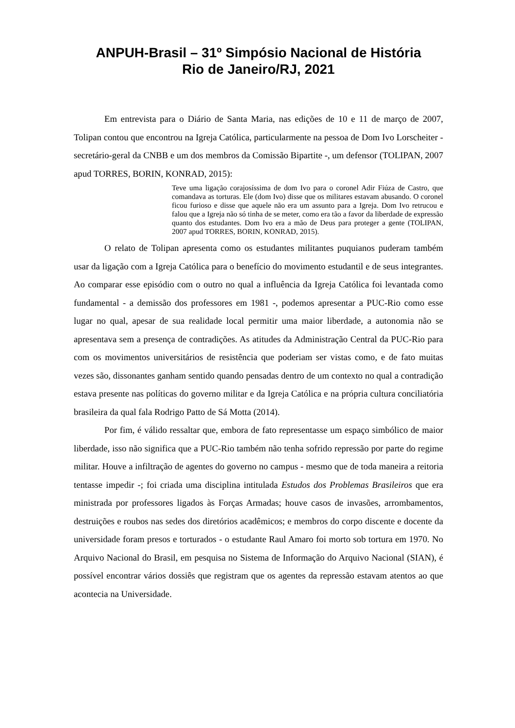ANPUH-Brasil – 31º Simpósio Nacional de História
Rio de Janeiro/RJ, 2021
Em entrevista para o Diário de Santa Maria, nas edições de 10 e 11 de março de 2007, Tolipan contou que encontrou na Igreja Católica, particularmente na pessoa de Dom Ivo Lorscheiter - secretário-geral da CNBB e um dos membros da Comissão Bipartite -, um defensor (TOLIPAN, 2007 apud TORRES, BORIN, KONRAD, 2015):
Teve uma ligação corajosíssima de dom Ivo para o coronel Adir Fiúza de Castro, que comandava as torturas. Ele (dom Ivo) disse que os militares estavam abusando. O coronel ficou furioso e disse que aquele não era um assunto para a Igreja. Dom Ivo retrucou e falou que a Igreja não só tinha de se meter, como era tão a favor da liberdade de expressão quanto dos estudantes. Dom Ivo era a mão de Deus para proteger a gente (TOLIPAN, 2007 apud TORRES, BORIN, KONRAD, 2015).
O relato de Tolipan apresenta como os estudantes militantes puquianos puderam também usar da ligação com a Igreja Católica para o benefício do movimento estudantil e de seus integrantes. Ao comparar esse episódio com o outro no qual a influência da Igreja Católica foi levantada como fundamental - a demissão dos professores em 1981 -, podemos apresentar a PUC-Rio como esse lugar no qual, apesar de sua realidade local permitir uma maior liberdade, a autonomia não se apresentava sem a presença de contradições. As atitudes da Administração Central da PUC-Rio para com os movimentos universitários de resistência que poderiam ser vistas como, e de fato muitas vezes são, dissonantes ganham sentido quando pensadas dentro de um contexto no qual a contradição estava presente nas políticas do governo militar e da Igreja Católica e na própria cultura conciliatória brasileira da qual fala Rodrigo Patto de Sá Motta (2014).
Por fim, é válido ressaltar que, embora de fato representasse um espaço simbólico de maior liberdade, isso não significa que a PUC-Rio também não tenha sofrido repressão por parte do regime militar. Houve a infiltração de agentes do governo no campus - mesmo que de toda maneira a reitoria tentasse impedir -; foi criada uma disciplina intitulada Estudos dos Problemas Brasileiros que era ministrada por professores ligados às Forças Armadas; houve casos de invasões, arrombamentos, destruições e roubos nas sedes dos diretórios acadêmicos; e membros do corpo discente e docente da universidade foram presos e torturados - o estudante Raul Amaro foi morto sob tortura em 1970. No Arquivo Nacional do Brasil, em pesquisa no Sistema de Informação do Arquivo Nacional (SIAN), é possível encontrar vários dossiês que registram que os agentes da repressão estavam atentos ao que acontecia na Universidade.